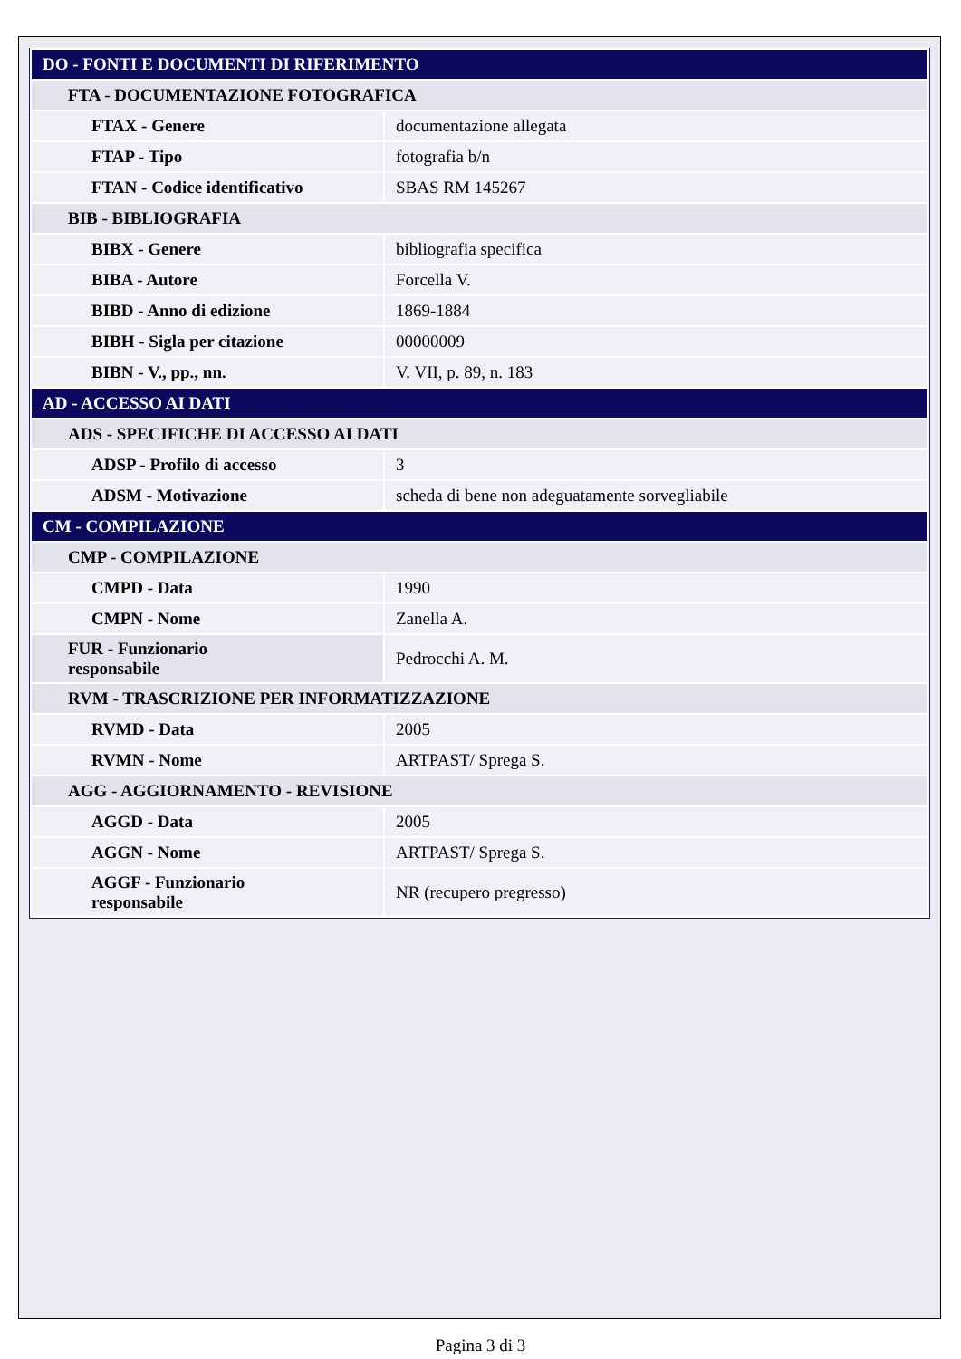| DO - FONTI E DOCUMENTI DI RIFERIMENTO | |
| FTA - DOCUMENTAZIONE FOTOGRAFICA | |
| FTAX - Genere | documentazione allegata |
| FTAP - Tipo | fotografia b/n |
| FTAN - Codice identificativo | SBAS RM 145267 |
| BIB - BIBLIOGRAFIA | |
| BIBX - Genere | bibliografia specifica |
| BIBA - Autore | Forcella V. |
| BIBD - Anno di edizione | 1869-1884 |
| BIBH - Sigla per citazione | 00000009 |
| BIBN - V., pp., nn. | V. VII, p. 89, n. 183 |
| AD - ACCESSO AI DATI | |
| ADS - SPECIFICHE DI ACCESSO AI DATI | |
| ADSP - Profilo di accesso | 3 |
| ADSM - Motivazione | scheda di bene non adeguatamente sorvegliabile |
| CM - COMPILAZIONE | |
| CMP - COMPILAZIONE | |
| CMPD - Data | 1990 |
| CMPN - Nome | Zanella A. |
| FUR - Funzionario responsabile | Pedrocchi A. M. |
| RVM - TRASCRIZIONE PER INFORMATIZZAZIONE | |
| RVMD - Data | 2005 |
| RVMN - Nome | ARTPAST/ Sprega S. |
| AGG - AGGIORNAMENTO - REVISIONE | |
| AGGD - Data | 2005 |
| AGGN - Nome | ARTPAST/ Sprega S. |
| AGGF - Funzionario responsabile | NR (recupero pregresso) |
Pagina 3 di 3